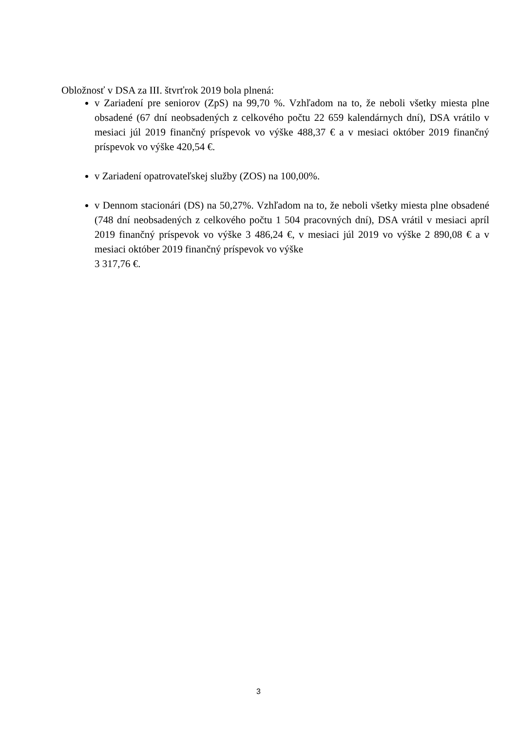Obložnosť v DSA za III. štvrťrok 2019 bola plnená:
v Zariadení pre seniorov (ZpS) na 99,70 %. Vzhľadom na to, že neboli všetky miesta plne obsadené (67 dní neobsadených z celkového počtu 22 659 kalendárnych dní), DSA vrátilo v mesiaci júl 2019 finančný príspevok vo výške 488,37 € a v mesiaci október 2019 finančný príspevok vo výške 420,54 €.
v Zariadení opatrovateľskej služby (ZOS) na 100,00%.
v Dennom stacionári (DS) na 50,27%. Vzhľadom na to, že neboli všetky miesta plne obsadené (748 dní neobsadených z celkového počtu 1 504 pracovných dní), DSA vrátil v mesiaci apríl 2019 finančný príspevok vo výške 3 486,24 €, v mesiaci júl 2019 vo výške 2 890,08 € a v mesiaci október 2019 finančný príspevok vo výške
3 317,76 €.
3